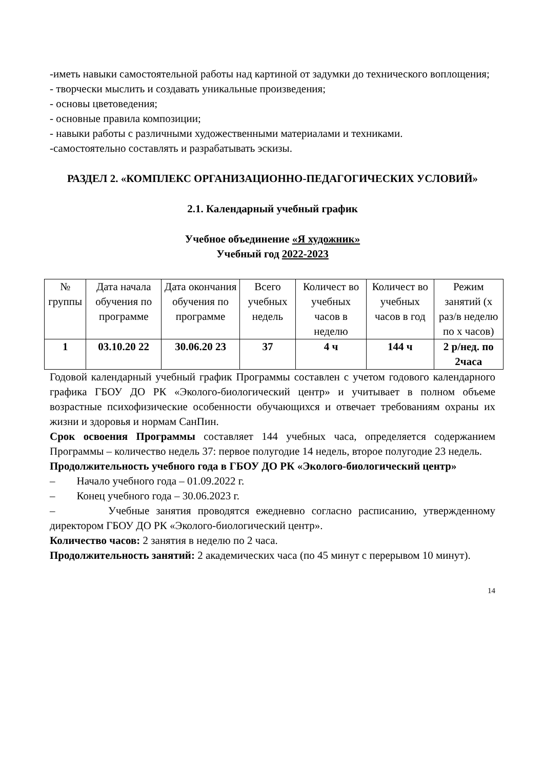-иметь навыки самостоятельной работы над картиной от задумки до технического воплощения;
- творчески мыслить и создавать уникальные произведения;
- основы цветоведения;
- основные правила композиции;
- навыки работы с различными художественными материалами и техниками.
-самостоятельно составлять и разрабатывать эскизы.
РАЗДЕЛ 2. «КОМПЛЕКС ОРГАНИЗАЦИОННО-ПЕДАГОГИЧЕСКИХ УСЛОВИЙ»
2.1. Календарный учебный график
Учебное объединение «Я художник»
Учебный год 2022-2023
| № группы | Дата начала обучения по программе | Дата окончания обучения по программе | Всего учебных недель | Количест во учебных часов в неделю | Количест во учебных часов в год | Режим занятий (х раз/в неделю по х часов) |
| 1 | 03.10.20 22 | 30.06.20 23 | 37 | 4 ч | 144 ч | 2 р/нед. по 2часа |
Годовой календарный учебный график Программы составлен с учетом годового календарного графика ГБОУ ДО РК «Эколого-биологический центр» и учитывает в полном объеме возрастные психофизические особенности обучающихся и отвечает требованиям охраны их жизни и здоровья и нормам СанПин.
Срок освоения Программы составляет 144 учебных часа, определяется содержанием Программы – количество недель 37: первое полугодие 14 недель, второе полугодие 23 недель.
Продолжительность учебного года в ГБОУ ДО РК «Эколого-биологический центр»
– Начало учебного года – 01.09.2022 г.
– Конец учебного года – 30.06.2023 г.
– Учебные занятия проводятся ежедневно согласно расписанию, утвержденному директором ГБОУ ДО РК «Эколого-биологический центр».
Количество часов: 2 занятия в неделю по 2 часа.
Продолжительность занятий: 2 академических часа (по 45 минут с перерывом 10 минут).
14